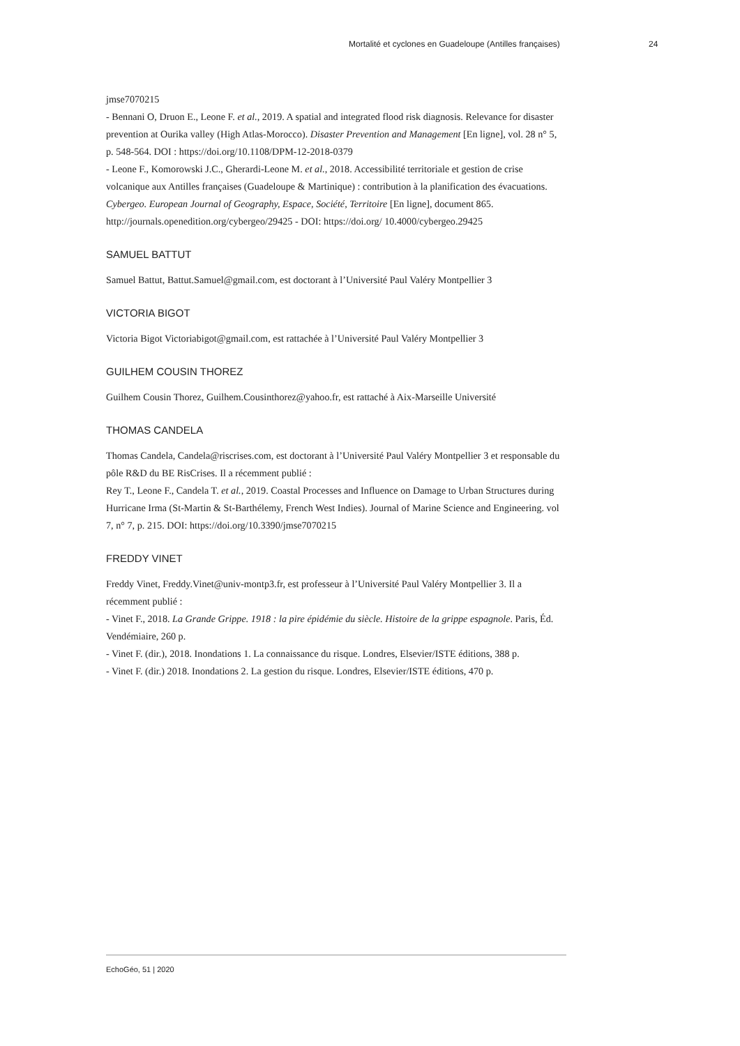Mortalité et cyclones en Guadeloupe (Antilles françaises) 24
jmse7070215
- Bennani O, Druon E., Leone F. et al., 2019. A spatial and integrated flood risk diagnosis. Relevance for disaster prevention at Ourika valley (High Atlas-Morocco). Disaster Prevention and Management [En ligne], vol. 28 n° 5, p. 548-564. DOI : https://doi.org/10.1108/DPM-12-2018-0379
- Leone F., Komorowski J.C., Gherardi-Leone M. et al., 2018. Accessibilité territoriale et gestion de crise volcanique aux Antilles françaises (Guadeloupe & Martinique) : contribution à la planification des évacuations. Cybergeo. European Journal of Geography, Espace, Société, Territoire [En ligne], document 865. http://journals.openedition.org/cybergeo/29425 - DOI: https://doi.org/ 10.4000/cybergeo.29425
SAMUEL BATTUT
Samuel Battut, Battut.Samuel@gmail.com, est doctorant à l’Université Paul Valéry Montpellier 3
VICTORIA BIGOT
Victoria Bigot Victoriabigot@gmail.com, est rattachée à l’Université Paul Valéry Montpellier 3
GUILHEM COUSIN THOREZ
Guilhem Cousin Thorez, Guilhem.Cousinthorez@yahoo.fr, est rattaché à Aix-Marseille Université
THOMAS CANDELA
Thomas Candela, Candela@riscrises.com, est doctorant à l’Université Paul Valéry Montpellier 3 et responsable du pôle R&D du BE RisCrises. Il a récemment publié :
Rey T., Leone F., Candela T. et al., 2019. Coastal Processes and Influence on Damage to Urban Structures during Hurricane Irma (St-Martin & St-Barthélemy, French West Indies). Journal of Marine Science and Engineering. vol 7, n° 7, p. 215. DOI: https://doi.org/10.3390/jmse7070215
FREDDY VINET
Freddy Vinet, Freddy.Vinet@univ-montp3.fr, est professeur à l’Université Paul Valéry Montpellier 3. Il a récemment publié :
- Vinet F., 2018. La Grande Grippe. 1918 : la pire épidémie du siècle. Histoire de la grippe espagnole. Paris, Éd. Vendémiaire, 260 p.
- Vinet F. (dir.), 2018. Inondations 1. La connaissance du risque. Londres, Elsevier/ISTE éditions, 388 p.
- Vinet F. (dir.) 2018. Inondations 2. La gestion du risque. Londres, Elsevier/ISTE éditions, 470 p.
EchoGéo, 51 | 2020